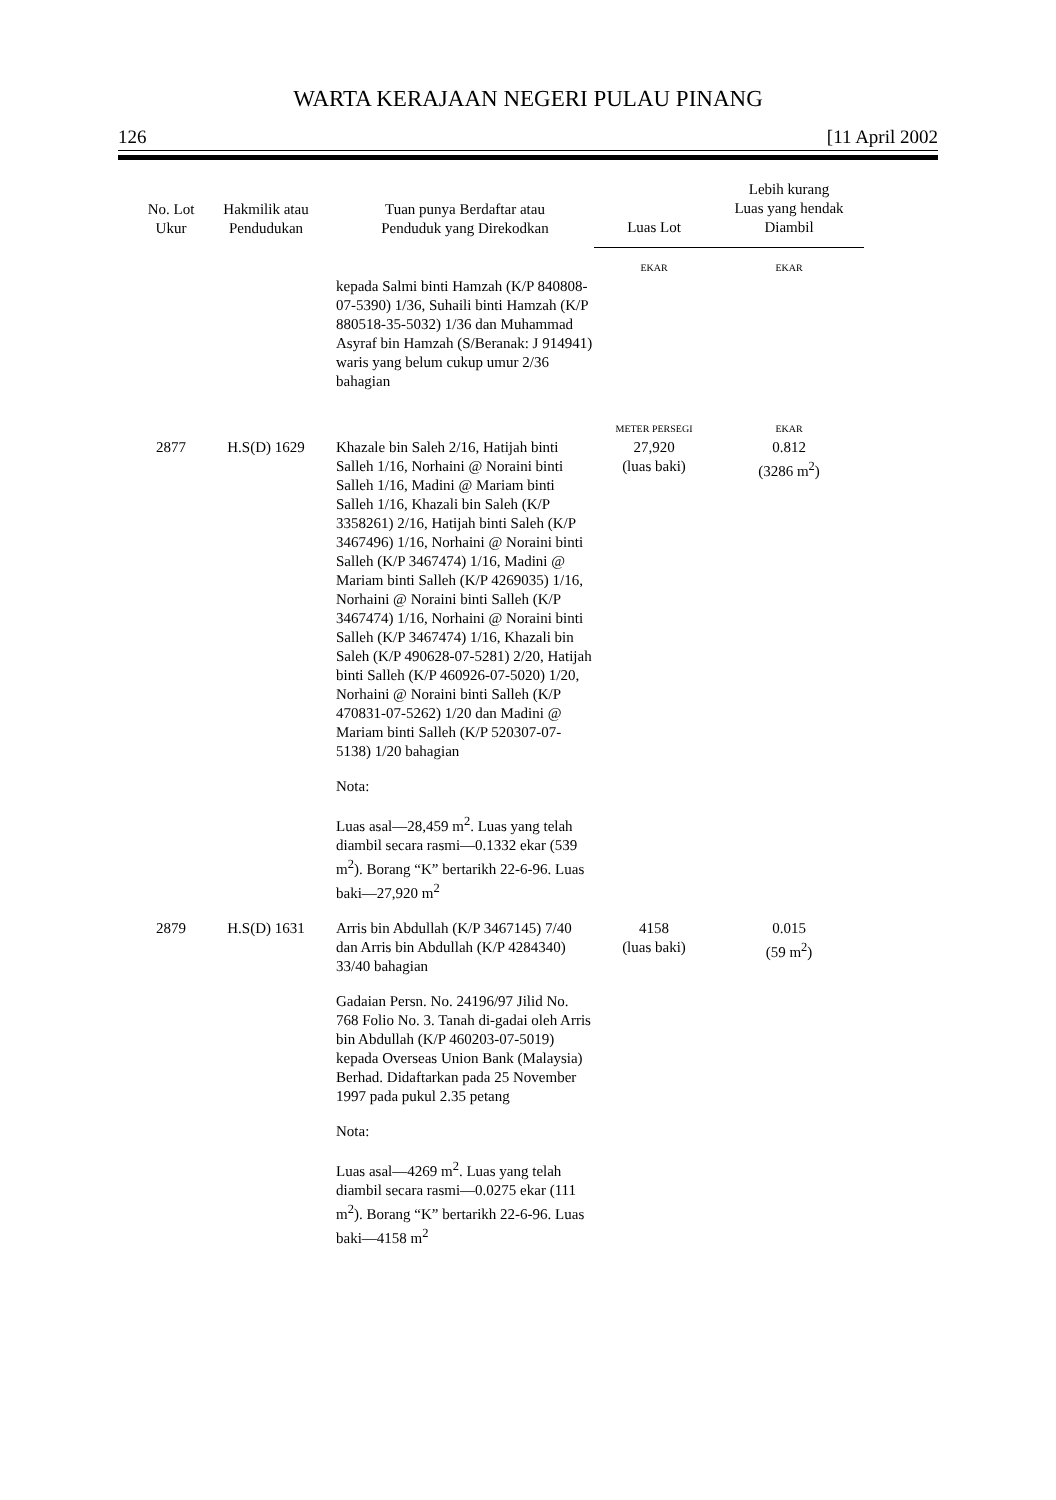WARTA KERAJAAN NEGERI PULAU PINANG
126 [11 April 2002
| No. Lot Ukur | Hakmilik atau Pendudukan | Tuan punya Berdaftar atau Penduduk yang Direkodkan | Luas Lot | Lebih kurang Luas yang hendak Diambil |
| --- | --- | --- | --- | --- |
| | | | EKAR | EKAR |
| | | kepada Salmi binti Hamzah (K/P 840808-07-5390) 1/36, Suhaili binti Hamzah (K/P 880518-35-5032) 1/36 dan Muhammad Asyraf bin Hamzah (S/Beranak: J 914941) waris yang belum cukup umur 2/36 bahagian | | |
| | | | METER PERSEGI | EKAR |
| 2877 | H.S(D) 1629 | Khazale bin Saleh 2/16, Hatijah binti Salleh 1/16, Norhaini @ Noraini binti Salleh 1/16, Madini @ Mariam binti Salleh 1/16, Khazali bin Saleh (K/P 3358261) 2/16, Hatijah binti Saleh (K/P 3467496) 1/16, Norhaini @ Noraini binti Salleh (K/P 3467474) 1/16, Madini @ Mariam binti Salleh (K/P 4269035) 1/16, Norhaini @ Noraini binti Salleh (K/P 3467474) 1/16, Norhaini @ Noraini binti Salleh (K/P 3467474) 1/16, Khazali bin Saleh (K/P 490628-07-5281) 2/20, Hatijah binti Salleh (K/P 460926-07-5020) 1/20, Norhaini @ Noraini binti Salleh (K/P 470831-07-5262) 1/20 dan Madini @ Mariam binti Salleh (K/P 520307-07-5138) 1/20 bahagian Nota: Luas asal—28,459 m<sup>2</sup>. Luas yang telah diambil secara rasmi—0.1332 ekar (539 m<sup>2</sup>). Borang “K” bertarikh 22-6-96. Luas baki—27,920 m<sup>2</sup> | 27,920 (luas baki) | 0.812 (3286 m<sup>2</sup>) |
| 2879 | H.S(D) 1631 | Arris bin Abdullah (K/P 3467145) 7/40 dan Arris bin Abdullah (K/P 4284340) 33/40 bahagian Gadaian Persn. No. 24196/97 Jilid No. 768 Folio No. 3. Tanah di-gadai oleh Arris bin Abdullah (K/P 460203-07-5019) kepada Overseas Union Bank (Malaysia) Berhad. Didaftarkan pada 25 November 1997 pada pukul 2.35 petang Nota: Luas asal—4269 m<sup>2</sup>. Luas yang telah diambil secara rasmi—0.0275 ekar (111 m<sup>2</sup>). Borang “K” bertarikh 22-6-96. Luas baki—4158 m<sup>2</sup> | 4158 (luas baki) | 0.015 (59 m<sup>2</sup>) |